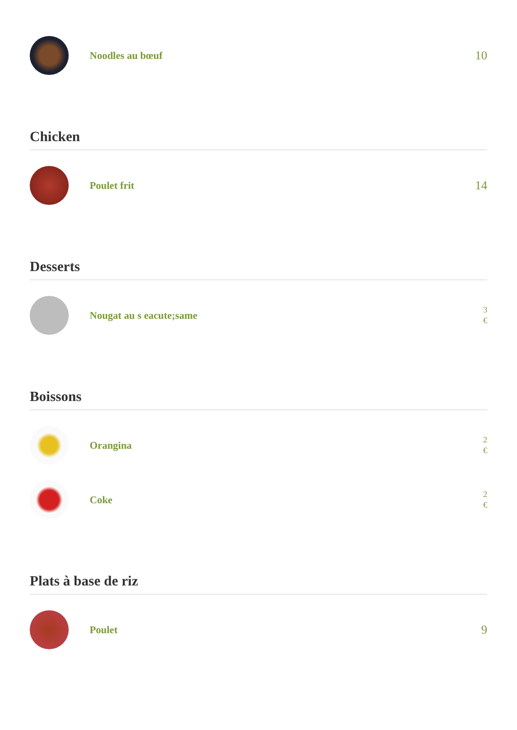Noodles au bœuf
10
Chicken
Poulet frit
14
Desserts
Nougat au s eacute;same
3
€
Boissons
Orangina
2
€
Coke
2
€
Plats à base de riz
Poulet
9